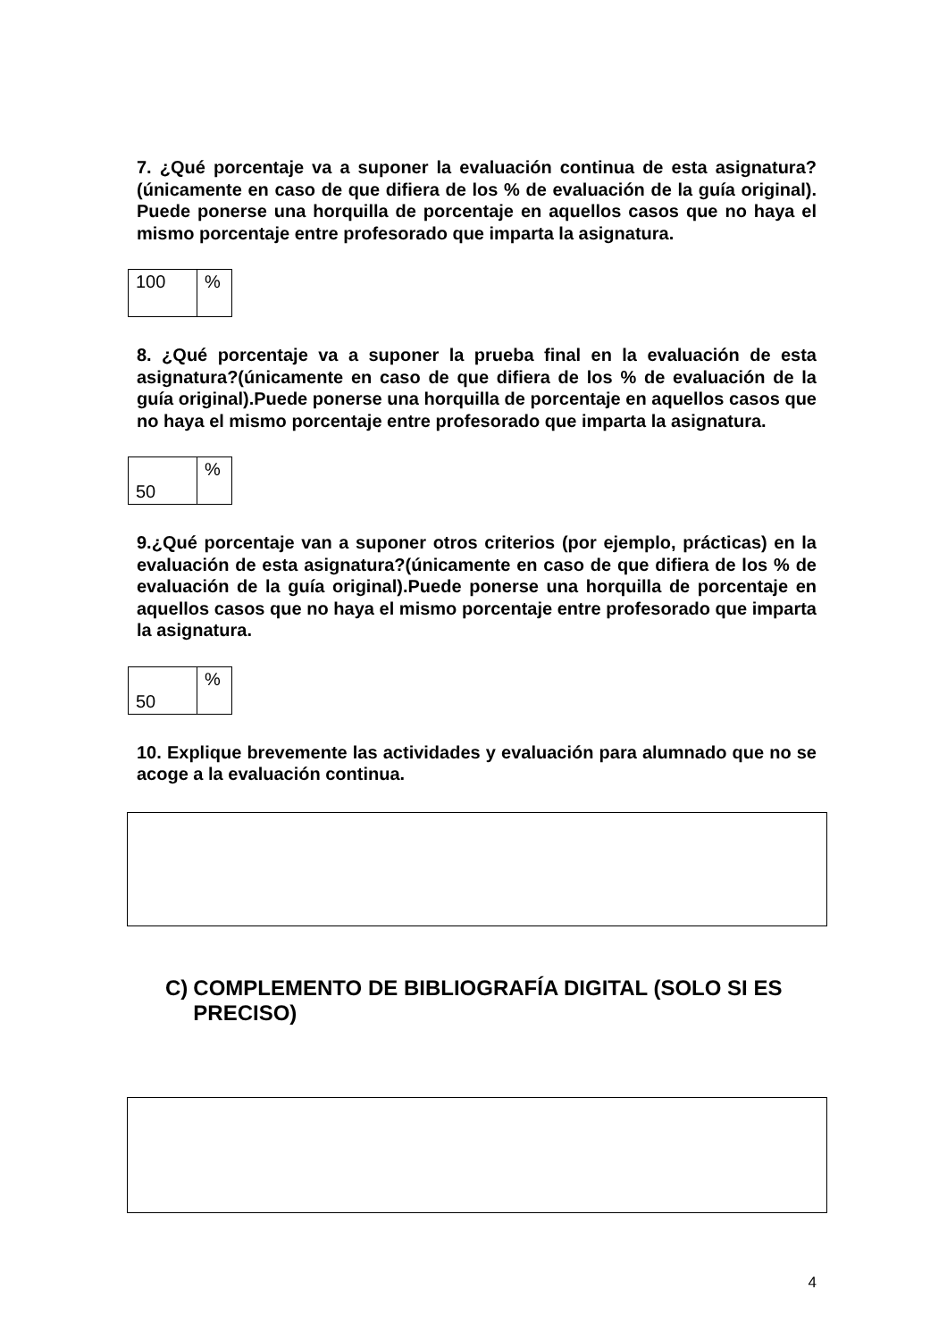7. ¿Qué porcentaje va a suponer la evaluación continua de esta asignatura? (únicamente en caso de que difiera de los % de evaluación de la guía original). Puede ponerse una horquilla de porcentaje en aquellos casos que no haya el mismo porcentaje entre profesorado que imparta la asignatura.
| 100 | % |
8. ¿Qué porcentaje va a suponer la prueba final en la evaluación de esta asignatura?(únicamente en caso de que difiera de los % de evaluación de la guía original).Puede ponerse una horquilla de porcentaje en aquellos casos que no haya el mismo porcentaje entre profesorado que imparta la asignatura.
| 50 | % |
9.¿Qué porcentaje van a suponer otros criterios (por ejemplo, prácticas) en la evaluación de esta asignatura?(únicamente en caso de que difiera de los % de evaluación de la guía original).Puede ponerse una horquilla de porcentaje en aquellos casos que no haya el mismo porcentaje entre profesorado que imparta la asignatura.
| 50 | % |
10. Explique brevemente las actividades y evaluación para alumnado que no se acoge a la evaluación continua.
C) COMPLEMENTO DE BIBLIOGRAFÍA DIGITAL (SOLO SI ES PRECISO)
4